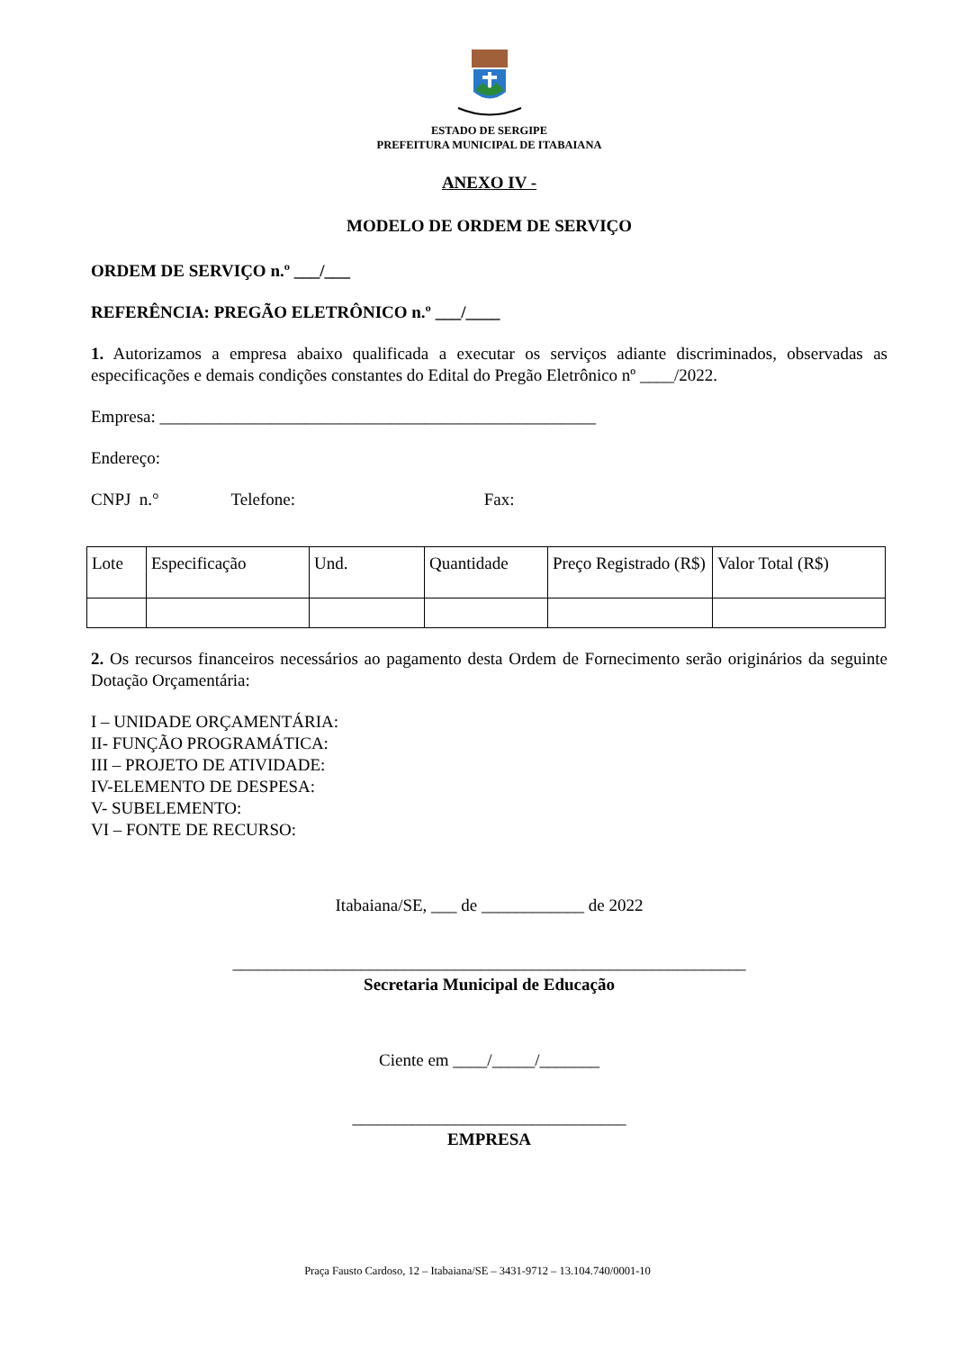ESTADO DE SERGIPE
PREFEITURA MUNICIPAL DE ITABAIANA
ANEXO IV -
MODELO DE ORDEM DE SERVIÇO
ORDEM DE SERVIÇO n.º ___/___
REFERÊNCIA: PREGÃO ELETRÔNICO n.º ___/____
1. Autorizamos a empresa abaixo qualificada a executar os serviços adiante discriminados, observadas as especificações e demais condições constantes do Edital do Pregão Eletrônico nº ____/2022.
Empresa: ___________________________________________________
Endereço:
CNPJ n.° Telefone: Fax:
| Lote | Especificação | Und. | Quantidade | Preço Registrado (R$) | Valor Total (R$) |
2. Os recursos financeiros necessários ao pagamento desta Ordem de Fornecimento serão originários da seguinte Dotação Orçamentária:
I – UNIDADE ORÇAMENTÁRIA:
II- FUNÇÃO PROGRAMÁTICA:
III – PROJETO DE ATIVIDADE:
IV-ELEMENTO DE DESPESA:
V- SUBELEMENTO:
VI – FONTE DE RECURSO:
Itabaiana/SE, ___ de ____________ de 2022
____________________________________________________________
Secretaria Municipal de Educação
Ciente em ____/_____/_______
________________________________
EMPRESA
Praça Fausto Cardoso, 12 – Itabaiana/SE – 3431-9712 – 13.104.740/0001-10